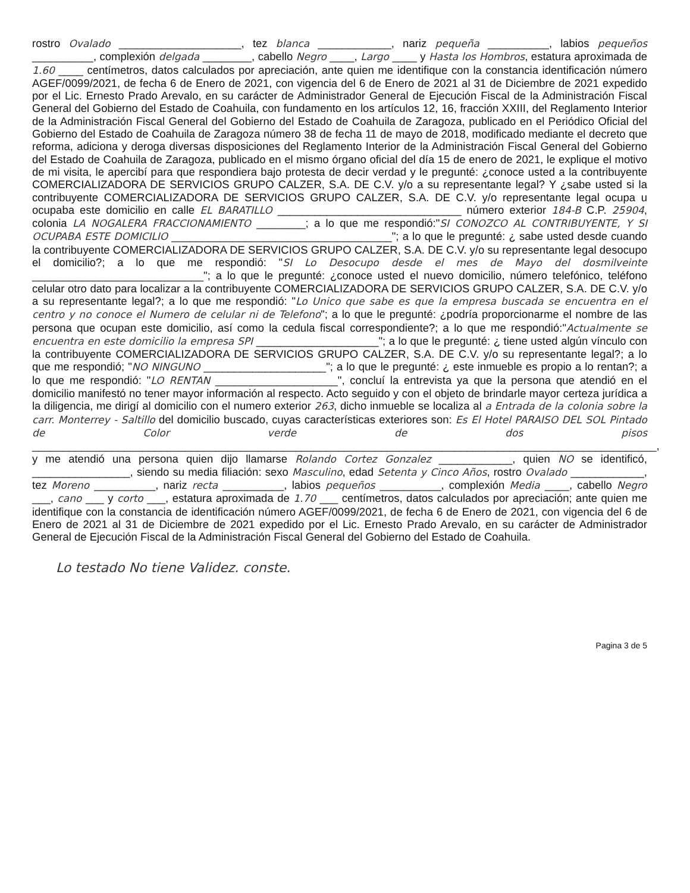rostro Ovalado ____________________, tez blanca ____________, nariz pequeña __________, labios pequeños __________, complexión delgada ________, cabello Negro ____, Largo ____ y Hasta los Hombros, estatura aproximada de 1.60 ____ centímetros, datos calculados por apreciación, ante quien me identifique con la constancia identificación número AGEF/0099/2021, de fecha 6 de Enero de 2021, con vigencia del 6 de Enero de 2021 al 31 de Diciembre de 2021 expedido por el Lic. Ernesto Prado Arevalo, en su carácter de Administrador General de Ejecución Fiscal de la Administración Fiscal General del Gobierno del Estado de Coahuila, con fundamento en los artículos 12, 16, fracción XXIII, del Reglamento Interior de la Administración Fiscal General del Gobierno del Estado de Coahuila de Zaragoza, publicado en el Periódico Oficial del Gobierno del Estado de Coahuila de Zaragoza número 38 de fecha 11 de mayo de 2018, modificado mediante el decreto que reforma, adiciona y deroga diversas disposiciones del Reglamento Interior de la Administración Fiscal General del Gobierno del Estado de Coahuila de Zaragoza, publicado en el mismo órgano oficial del día 15 de enero de 2021, le explique el motivo de mi visita, le apercibí para que respondiera bajo protesta de decir verdad y le pregunté: ¿conoce usted a la contribuyente COMERCIALIZADORA DE SERVICIOS GRUPO CALZER, S.A. DE C.V. y/o a su representante legal? Y ¿sabe usted si la contribuyente COMERCIALIZADORA DE SERVICIOS GRUPO CALZER, S.A. DE C.V. y/o representante legal ocupa u ocupaba este domicilio en calle EL BARATILLO ______________________________ número exterior 184-B C.P. 25904, colonia LA NOGALERA FRACCIONAMIENTO ________; a lo que me respondió:"SI CONOZCO AL CONTRIBUYENTE, Y SI OCUPABA ESTE DOMICILIO ____________________________________"; a lo que le pregunté: ¿ sabe usted desde cuando la contribuyente COMERCIALIZADORA DE SERVICIOS GRUPO CALZER, S.A. DE C.V. y/o su representante legal desocupo el domicilio?; a lo que me respondió: "SI Lo Desocupo desde el mes de Mayo del dosmilveinte ____________________________"; a lo que le pregunté: ¿conoce usted el nuevo domicilio, número telefónico, teléfono celular otro dato para localizar a la contribuyente COMERCIALIZADORA DE SERVICIOS GRUPO CALZER, S.A. DE C.V. y/o a su representante legal?; a lo que me respondió: "Lo Unico que sabe es que la empresa buscada se encuentra en el centro y no conoce el Numero de celular ni de Telefono"; a lo que le pregunté: ¿podría proporcionarme el nombre de las persona que ocupan este domicilio, así como la cedula fiscal correspondiente?; a lo que me respondió:"Actualmente se encuentra en este domicilio la empresa SPI ____________________"; a lo que le pregunté: ¿ tiene usted algún vínculo con la contribuyente COMERCIALIZADORA DE SERVICIOS GRUPO CALZER, S.A. DE C.V. y/o su representante legal?; a lo que me respondió; "NO NINGUNO ____________________"; a lo que le pregunté: ¿ este inmueble es propio a lo rentan?; a lo que me respondió: "LO RENTAN ____________________", concluí la entrevista ya que la persona que atendió en el domicilio manifestó no tener mayor información al respecto. Acto seguido y con el objeto de brindarle mayor certeza jurídica a la diligencia, me dirigí al domicilio con el numero exterior 263, dicho inmueble se localiza al a Entrada de la colonia sobre la carr. Monterrey - Saltillo del domicilio buscado, cuyas características exteriores son: Es El Hotel PARAISO DEL SOL Pintado de Color verde de dos pisos ______________________________________________________________________________________________________, y me atendió una persona quien dijo llamarse Rolando Cortez Gonzalez ____________, quien NO se identificó, ________________, siendo su media filiación: sexo Masculino, edad Setenta y Cinco Años, rostro Ovalado ____________, tez Moreno __________, nariz recta __________, labios pequeños __________, complexión Media ____, cabello Negro ___, cano ___ y corto ___, estatura aproximada de 1.70 ___ centímetros, datos calculados por apreciación; ante quien me identifique con la constancia de identificación número AGEF/0099/2021, de fecha 6 de Enero de 2021, con vigencia del 6 de Enero de 2021 al 31 de Diciembre de 2021 expedido por el Lic. Ernesto Prado Arevalo, en su carácter de Administrador General de Ejecución Fiscal de la Administración Fiscal General del Gobierno del Estado de Coahuila.
Lo testado No tiene Validez. conste.
Pagina 3 de 5